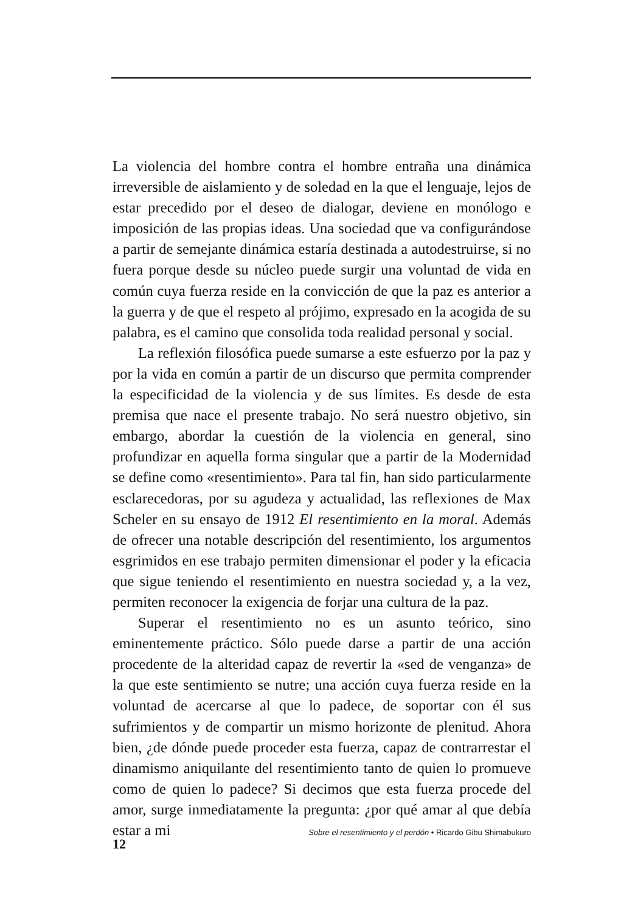La violencia del hombre contra el hombre entraña una dinámica irreversible de aislamiento y de soledad en la que el lenguaje, lejos de estar precedido por el deseo de dialogar, deviene en monólogo e imposición de las propias ideas. Una sociedad que va configurándose a partir de semejante dinámica estaría destinada a autodestruirse, si no fuera porque desde su núcleo puede surgir una voluntad de vida en común cuya fuerza reside en la convicción de que la paz es anterior a la guerra y de que el respeto al prójimo, expresado en la acogida de su palabra, es el camino que consolida toda realidad personal y social.
La reflexión filosófica puede sumarse a este esfuerzo por la paz y por la vida en común a partir de un discurso que permita comprender la especificidad de la violencia y de sus límites. Es desde de esta premisa que nace el presente trabajo. No será nuestro objetivo, sin embargo, abordar la cuestión de la violencia en general, sino profundizar en aquella forma singular que a partir de la Modernidad se define como «resentimiento». Para tal fin, han sido particularmente esclarecedoras, por su agudeza y actualidad, las reflexiones de Max Scheler en su ensayo de 1912 El resentimiento en la moral. Además de ofrecer una notable descripción del resentimiento, los argumentos esgrimidos en ese trabajo permiten dimensionar el poder y la eficacia que sigue teniendo el resentimiento en nuestra sociedad y, a la vez, permiten reconocer la exigencia de forjar una cultura de la paz.
Superar el resentimiento no es un asunto teórico, sino eminentemente práctico. Sólo puede darse a partir de una acción procedente de la alteridad capaz de revertir la «sed de venganza» de la que este sentimiento se nutre; una acción cuya fuerza reside en la voluntad de acercarse al que lo padece, de soportar con él sus sufrimientos y de compartir un mismo horizonte de plenitud. Ahora bien, ¿de dónde puede proceder esta fuerza, capaz de contrarrestar el dinamismo aniquilante del resentimiento tanto de quien lo promueve como de quien lo padece? Si decimos que esta fuerza procede del amor, surge inmediatamente la pregunta: ¿por qué amar al que debía estar a mi
12 Sobre el resentimiento y el perdón • Ricardo Gibu Shimabukuro